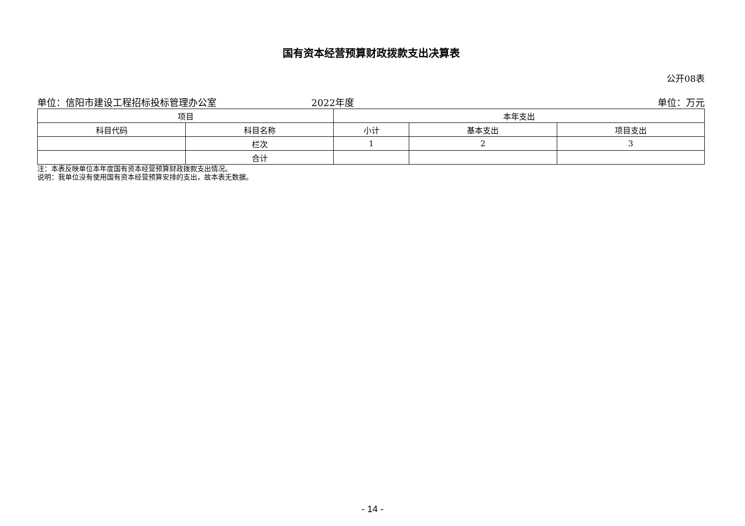国有资本经营预算财政拨款支出决算表
公开08表
单位：信阳市建设工程招标投标管理办公室 2022年度 单位：万元
| 项目 | | 本年支出 | | |
| --- | --- | --- | --- | --- |
| 科目代码 | 科目名称 | 小计 | 基本支出 | 项目支出 |
| | 栏次 | 1 | 2 | 3 |
| | 合计 | | | |
注：本表反映单位本年度国有资本经营预算财政拨款支出情况。
说明：我单位没有使用国有资本经营预算安排的支出，故本表无数据。
- 14 -